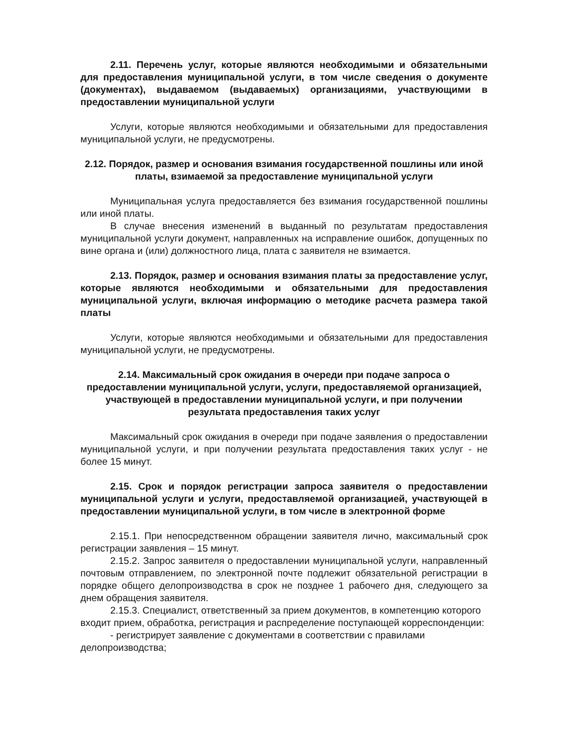2.11. Перечень услуг, которые являются необходимыми и обязательными для предоставления муниципальной услуги, в том числе сведения о документе (документах), выдаваемом (выдаваемых) организациями, участвующими в предоставлении муниципальной услуги
Услуги, которые являются необходимыми и обязательными для предоставления муниципальной услуги, не предусмотрены.
2.12. Порядок, размер и основания взимания государственной пошлины или иной платы, взимаемой за предоставление муниципальной услуги
Муниципальная услуга предоставляется без взимания государственной пошлины или иной платы.
В случае внесения изменений в выданный по результатам предоставления муниципальной услуги документ, направленных на исправление ошибок, допущенных по вине органа и (или) должностного лица, плата с заявителя не взимается.
2.13. Порядок, размер и основания взимания платы за предоставление услуг, которые являются необходимыми и обязательными для предоставления муниципальной услуги, включая информацию о методике расчета размера такой платы
Услуги, которые являются необходимыми и обязательными для предоставления муниципальной услуги, не предусмотрены.
2.14. Максимальный срок ожидания в очереди при подаче запроса о предоставлении муниципальной услуги, услуги, предоставляемой организацией, участвующей в предоставлении муниципальной услуги, и при получении результата предоставления таких услуг
Максимальный срок ожидания в очереди при подаче заявления о предоставлении муниципальной услуги, и при получении результата предоставления таких услуг - не более 15 минут.
2.15. Срок и порядок регистрации запроса заявителя о предоставлении муниципальной услуги и услуги, предоставляемой организацией, участвующей в предоставлении муниципальной услуги, в том числе в электронной форме
2.15.1. При непосредственном обращении заявителя лично, максимальный срок регистрации заявления – 15 минут.
2.15.2. Запрос заявителя о предоставлении муниципальной услуги, направленный почтовым отправлением, по электронной почте подлежит обязательной регистрации в порядке общего делопроизводства в срок не позднее 1 рабочего дня, следующего за днем обращения заявителя.
2.15.3. Специалист, ответственный за прием документов, в компетенцию которого входит прием, обработка, регистрация и распределение поступающей корреспонденции:
- регистрирует заявление с документами в соответствии с правилами делопроизводства;